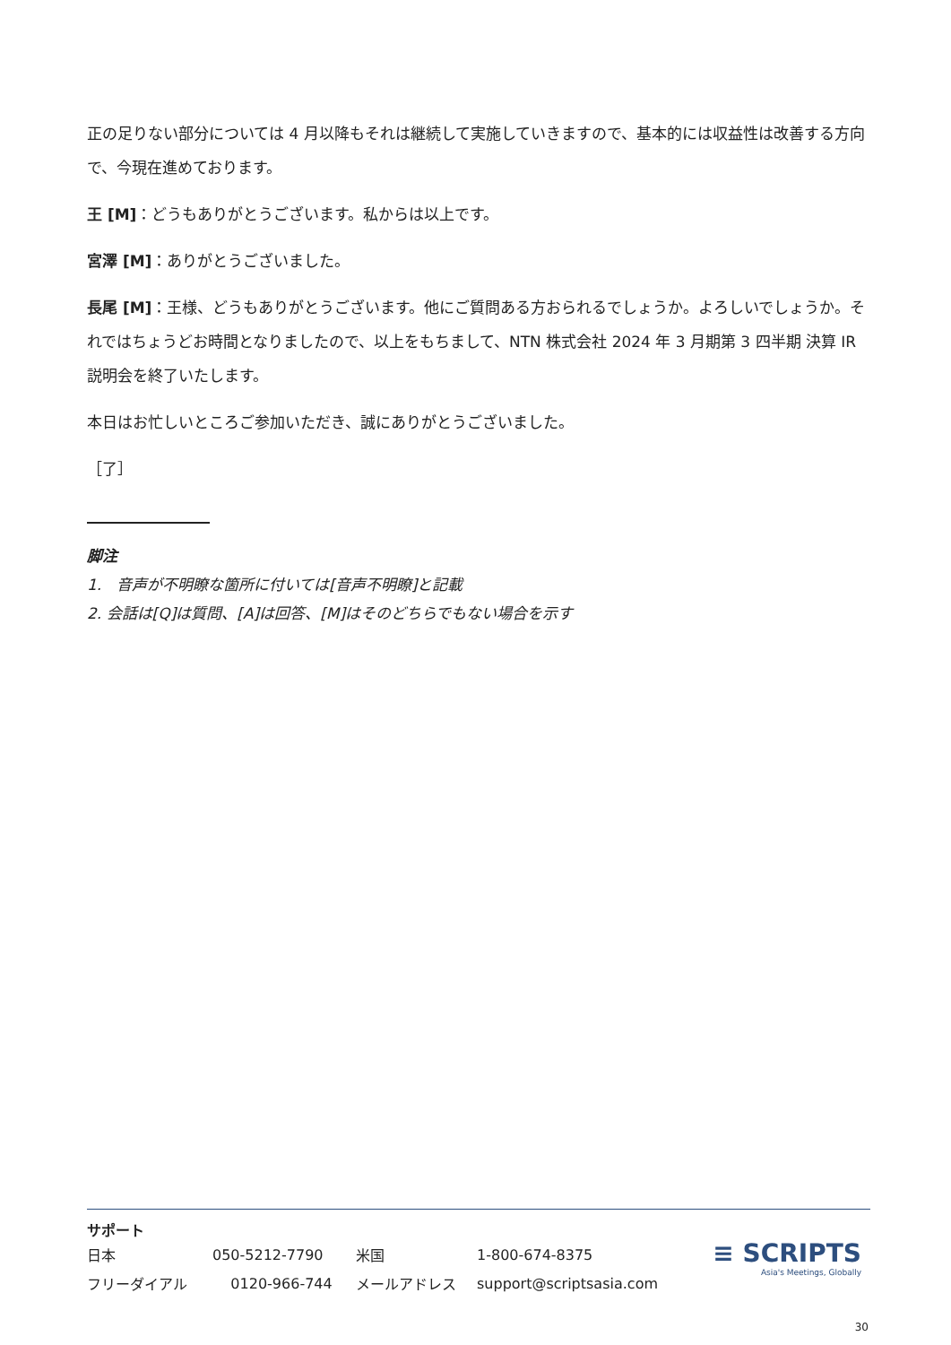正の足りない部分については 4 月以降もそれは継続して実施していきますので、基本的には収益性は改善する方向で、今現在進めております。
王 [M]：どうもありがとうございます。私からは以上です。
宮澤 [M]：ありがとうございました。
長尾 [M]：王様、どうもありがとうございます。他にご質問ある方おられるでしょうか。よろしいでしょうか。それではちょうどお時間となりましたので、以上をもちまして、NTN 株式会社 2024 年 3 月期第 3 四半期 決算 IR 説明会を終了いたします。
本日はお忙しいところご参加いただき、誠にありがとうございました。
［了］
脚注
1.　音声が不明瞭な箇所に付いては[音声不明瞭]と記載
2. 会話は[Q]は質問、[A]は回答、[M]はそのどちらでもない場合を示す
サポート
| 日本 | 050-5212-7790 | 米国 | 1-800-674-8375 |
| フリーダイアル | 0120-966-744 | メールアドレス | support@scriptsasia.com |
≡ SCRIPTS
Asia's Meetings, Globally
30